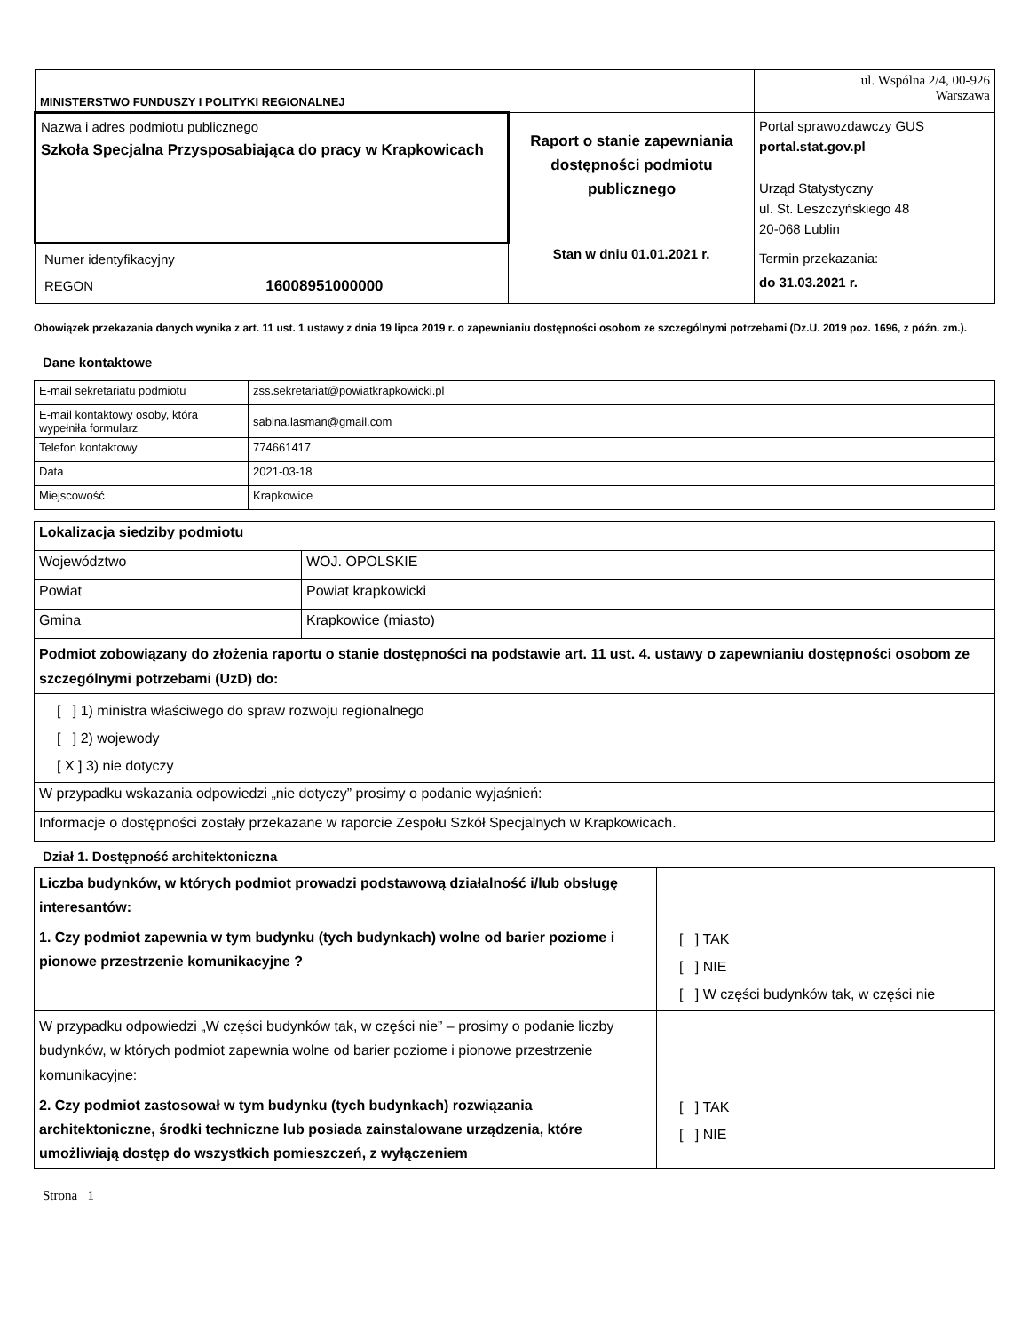| MINISTERSTWO FUNDUSZY I POLITYKI REGIONALNEJ | | ul. Wspólna 2/4, 00-926 Warszawa |
| Nazwa i adres podmiotu publicznego Szkoła Specjalna Przysposabiająca do pracy w Krapkowicach | Raport o stanie zapewniania dostępności podmiotu publicznego | Portal sprawozdawczy GUS portal.stat.gov.pl Urząd Statystyczny ul. St. Leszczyńskiego 48 20-068 Lublin |
| Numer identyfikacyjny REGON 16008951000000 | Stan w dniu 01.01.2021 r. | Termin przekazania: do 31.03.2021 r. |
Obowiązek przekazania danych wynika z art. 11 ust. 1 ustawy z dnia 19 lipca 2019 r. o zapewnianiu dostępności osobom ze szczególnymi potrzebami (Dz.U. 2019 poz. 1696, z późn. zm.).
Dane kontaktowe
| E-mail sekretariatu podmiotu | zss.sekretariat@powiatkrapkowicki.pl |
| E-mail kontaktowy osoby, która wypełniła formularz | sabina.lasman@gmail.com |
| Telefon kontaktowy | 774661417 |
| Data | 2021-03-18 |
| Miejscowość | Krapkowice |
| Lokalizacja siedziby podmiotu | |
| Województwo | WOJ. OPOLSKIE |
| Powiat | Powiat krapkowicki |
| Gmina | Krapkowice (miasto) |
| Podmiot zobowiązany do złożenia raportu o stanie dostępności na podstawie art. 11 ust. 4. ustawy o zapewnianiu dostępności osobom ze szczególnymi potrzebami (UzD) do: | |
| [ ] 1) ministra właściwego do spraw rozwoju regionalnego [ ] 2) wojewody [ X ] 3) nie dotyczy | |
| W przypadku wskazania odpowiedzi „nie dotyczy” prosimy o podanie wyjaśnień: | |
| Informacje o dostępności zostały przekazane w raporcie Zespołu Szkół Specjalnych w Krapkowicach. | |
Dział 1. Dostępność architektoniczna
| Liczba budynków, w których podmiot prowadzi podstawową działalność i/lub obsługę interesantów: | |
| 1. Czy podmiot zapewnia w tym budynku (tych budynkach) wolne od barier poziome i pionowe przestrzenie komunikacyjne ? | [ ] TAK [ ] NIE [ ] W części budynków tak, w części nie |
| W przypadku odpowiedzi „W części budynków tak, w części nie” – prosimy o podanie liczby budynków, w których podmiot zapewnia wolne od barier poziome i pionowe przestrzenie komunikacyjne: | |
| 2. Czy podmiot zastosował w tym budynku (tych budynkach) rozwiązania architektoniczne, środki techniczne lub posiada zainstalowane urządzenia, które umożliwiają dostęp do wszystkich pomieszczeń, z wyłączeniem | [ ] TAK [ ] NIE |
Strona 1